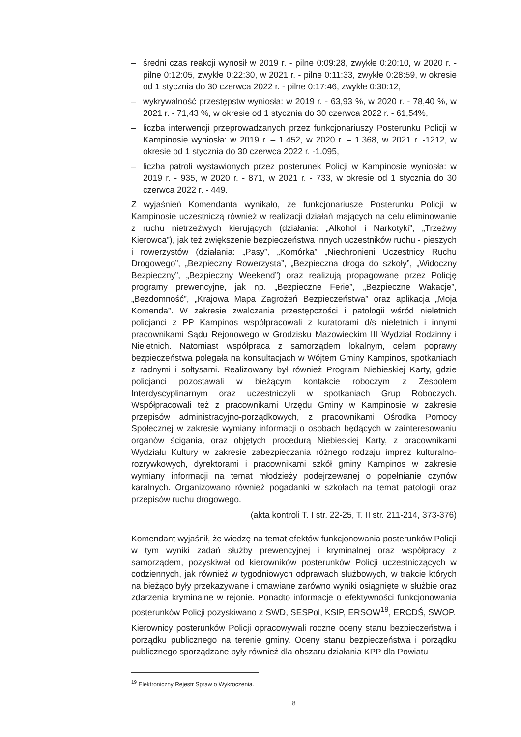– średni czas reakcji wynosił w 2019 r. - pilne 0:09:28, zwykłe 0:20:10, w 2020 r. - pilne 0:12:05, zwykłe 0:22:30, w 2021 r. - pilne 0:11:33, zwykłe 0:28:59, w okresie od 1 stycznia do 30 czerwca 2022 r. - pilne 0:17:46, zwykłe 0:30:12,
– wykrywalność przestępstw wyniosła: w 2019 r. - 63,93 %, w 2020 r. - 78,40 %, w 2021 r. - 71,43 %, w okresie od 1 stycznia do 30 czerwca 2022 r. - 61,54%,
– liczba interwencji przeprowadzanych przez funkcjonariuszy Posterunku Policji w Kampinosie wyniosła: w 2019 r. – 1.452, w 2020 r. – 1.368, w 2021 r. -1212, w okresie od 1 stycznia do 30 czerwca 2022 r. -1.095,
– liczba patroli wystawionych przez posterunek Policji w Kampinosie wyniosła: w 2019 r. - 935, w 2020 r. - 871, w 2021 r. - 733, w okresie od 1 stycznia do 30 czerwca 2022 r. - 449.
Z wyjaśnień Komendanta wynikało, że funkcjonariusze Posterunku Policji w Kampinosie uczestniczą również w realizacji działań mających na celu eliminowanie z ruchu nietrzeźwych kierujących (działania: „Alkohol i Narkotyki”, „Trzeźwy Kierowca”), jak też zwiększenie bezpieczeństwa innych uczestników ruchu - pieszych i rowerzystów (działania: „Pasy”, „Komórka” „Niechronieni Uczestnicy Ruchu Drogowego”, „Bezpieczny Rowerzysta”, „Bezpieczna droga do szkoły”, „Widoczny Bezpieczny”, „Bezpieczny Weekend”) oraz realizują propagowane przez Policję programy prewencyjne, jak np. „Bezpieczne Ferie”, „Bezpieczne Wakacje”, „Bezdomność”, „Krajowa Mapa Zagrożeń Bezpieczeństwa” oraz aplikacja „Moja Komenda”. W zakresie zwalczania przestępczości i patologii wśród nieletnich policjanci z PP Kampinos współpracowali z kuratorami d/s nieletnich i innymi pracownikami Sądu Rejonowego w Grodzisku Mazowieckim III Wydział Rodzinny i Nieletnich. Natomiast współpraca z samorządem lokalnym, celem poprawy bezpieczeństwa polegała na konsultacjach w Wójtem Gminy Kampinos, spotkaniach z radnymi i sołtysami. Realizowany był również Program Niebieskiej Karty, gdzie policjanci pozostawali w bieżącym kontakcie roboczym z Zespołem Interdyscyplinarnym oraz uczestniczyli w spotkaniach Grup Roboczych. Współpracowali też z pracownikami Urzędu Gminy w Kampinosie w zakresie przepisów administracyjno-porządkowych, z pracownikami Ośrodka Pomocy Społecznej w zakresie wymiany informacji o osobach będących w zainteresowaniu organów ścigania, oraz objętych procedurą Niebieskiej Karty, z pracownikami Wydziału Kultury w zakresie zabezpieczania różnego rodzaju imprez kulturalno-rozrywkowych, dyrektorami i pracownikami szkół gminy Kampinos w zakresie wymiany informacji na temat młodzieży podejrzewanej o popełnianie czynów karalnych. Organizowano również pogadanki w szkołach na temat patologii oraz przepisów ruchu drogowego.
(akta kontroli T. I str. 22-25, T. II str. 211-214, 373-376)
Komendant wyjaśnił, że wiedzę na temat efektów funkcjonowania posterunków Policji w tym wyniki zadań służby prewencyjnej i kryminalnej oraz współpracy z samorządem, pozyskiwał od kierowników posterunków Policji uczestniczących w codziennych, jak również w tygodniowych odprawach służbowych, w trakcie których na bieżąco były przekazywane i omawiane zarówno wyniki osiągnięte w służbie oraz zdarzenia kryminalne w rejonie. Ponadto informacje o efektywności funkcjonowania posterunków Policji pozyskiwano z SWD, SESPol, KSIP, ERSOW<sup>19</sup>, ERCDŚ, SWOP.
Kierownicy posterunków Policji opracowywali roczne oceny stanu bezpieczeństwa i porządku publicznego na terenie gminy. Oceny stanu bezpieczeństwa i porządku publicznego sporządzane były również dla obszaru działania KPP dla Powiatu
<sup>19</sup> Elektroniczny Rejestr Spraw o Wykroczenia.
8